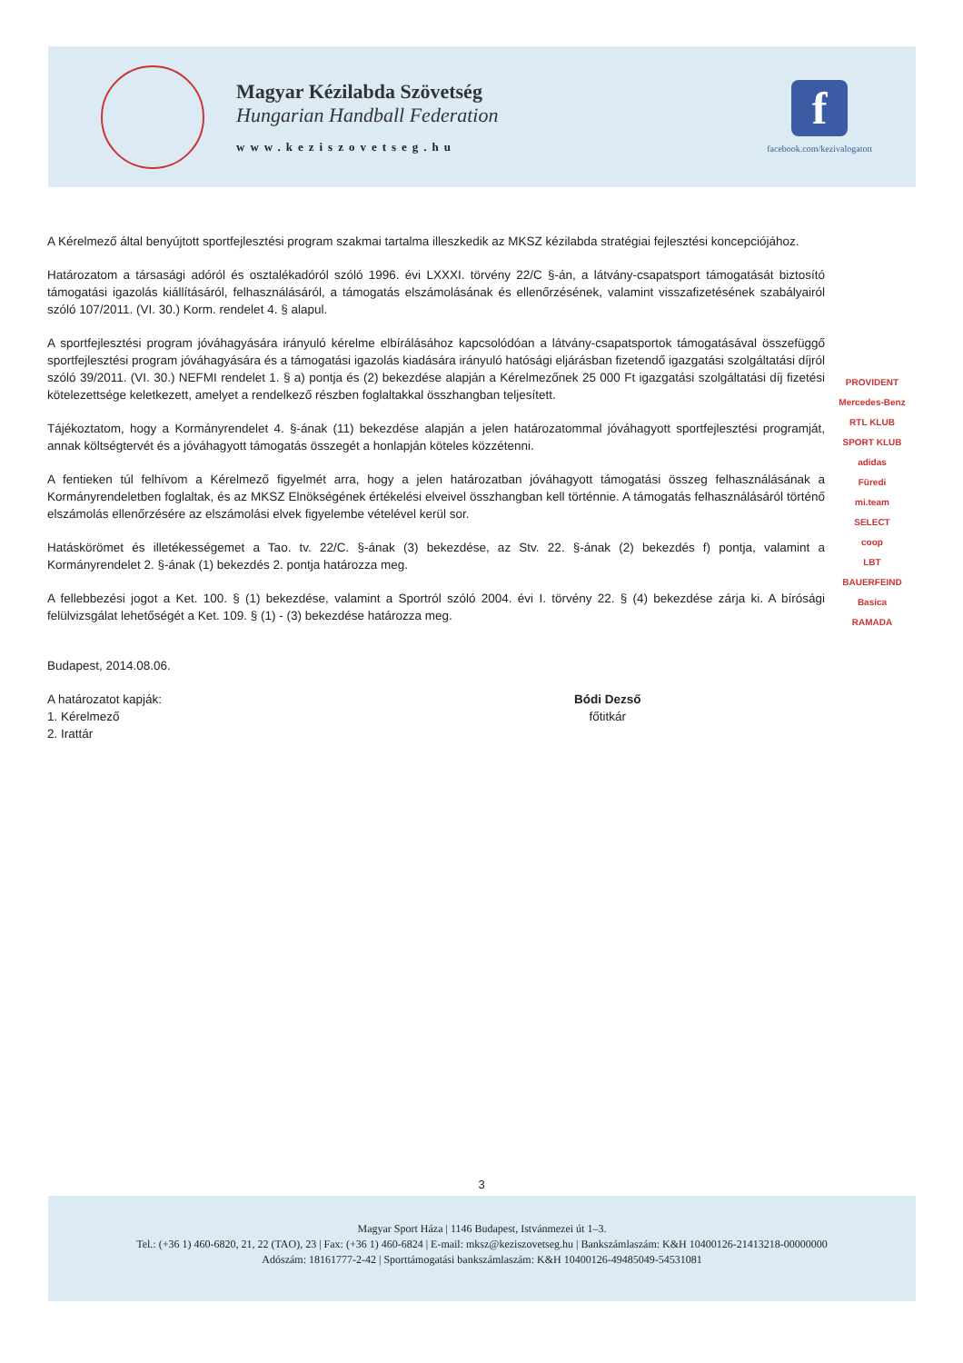Magyar Kézilabda Szövetség
Hungarian Handball Federation
www.keziszovetseg.hu
f
facebook.com/kezivalogatott
A Kérelmező által benyújtott sportfejlesztési program szakmai tartalma illeszkedik az MKSZ kézilabda stratégiai fejlesztési koncepciójához.
Határozatom a társasági adóról és osztalékadóról szóló 1996. évi LXXXI. törvény 22/C §-án, a látvány-csapatsport támogatását biztosító támogatási igazolás kiállításáról, felhasználásáról, a támogatás elszámolásának és ellenőrzésének, valamint visszafizetésének szabályairól szóló 107/2011. (VI. 30.) Korm. rendelet 4. § alapul.
A sportfejlesztési program jóváhagyására irányuló kérelme elbírálásához kapcsolódóan a látvány-csapatsportok támogatásával összefüggő sportfejlesztési program jóváhagyására és a támogatási igazolás kiadására irányuló hatósági eljárásban fizetendő igazgatási szolgáltatási díjról szóló 39/2011. (VI. 30.) NEFMI rendelet 1. § a) pontja és (2) bekezdése alapján a Kérelmezőnek 25 000 Ft igazgatási szolgáltatási díj fizetési kötelezettsége keletkezett, amelyet a rendelkező részben foglaltakkal összhangban teljesített.
Tájékoztatom, hogy a Kormányrendelet 4. §-ának (11) bekezdése alapján a jelen határozatommal jóváhagyott sportfejlesztési programját, annak költségtervét és a jóváhagyott támogatás összegét a honlapján köteles közzétenni.
A fentieken túl felhívom a Kérelmező figyelmét arra, hogy a jelen határozatban jóváhagyott támogatási összeg felhasználásának a Kormányrendeletben foglaltak, és az MKSZ Elnökségének értékelési elveivel összhangban kell történnie. A támogatás felhasználásáról történő elszámolás ellenőrzésére az elszámolási elvek figyelembe vételével kerül sor.
Hatáskörömet és illetékességemet a Tao. tv. 22/C. §-ának (3) bekezdése, az Stv. 22. §-ának (2) bekezdés f) pontja, valamint a Kormányrendelet 2. §-ának (1) bekezdés 2. pontja határozza meg.
A fellebbezési jogot a Ket. 100. § (1) bekezdése, valamint a Sportról szóló 2004. évi I. törvény 22. § (4) bekezdése zárja ki. A bírósági felülvizsgálat lehetőségét a Ket. 109. § (1) - (3) bekezdése határozza meg.
Budapest, 2014.08.06.
A határozatot kapják:
1. Kérelmező
2. Irattár
Bódi Dezső
főtitkár
PROVIDENT
Mercedes-Benz
RTL KLUB
SPORT KLUB
adidas
Füredi
mi.team
SELECT
coop
LBT
BAUERFEIND
Basica
RAMADA
3
Magyar Sport Háza | 1146 Budapest, Istvánmezei út 1–3.
Tel.: (+36 1) 460-6820, 21, 22 (TAO), 23 | Fax: (+36 1) 460-6824 | E-mail: mksz@keziszovetseg.hu | Bankszámlaszám: K&H 10400126-21413218-00000000
Adószám: 18161777-2-42 | Sporttámogatási bankszámlaszám: K&H 10400126-49485049-54531081